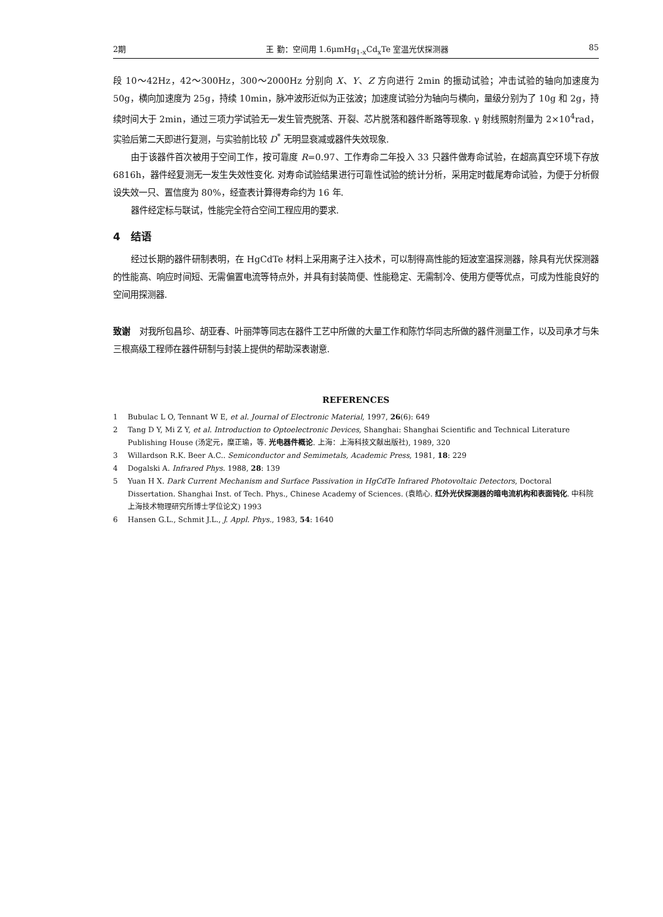2期 王 勤：空间用 1.6μmHg<sub>1-x</sub>Cd<sub>x</sub>Te 室温光伏探测器 85
段 10～42Hz，42～300Hz，300～2000Hz 分别向 X、Y、Z 方向进行 2min 的振动试验；冲击试验的轴向加速度为 50g，横向加速度为 25g，持续 10min，脉冲波形近似为正弦波；加速度试验分为轴向与横向，量级分别为了 10g 和 2g，持续时间大于 2min，通过三项力学试验无一发生管壳脱落、开裂、芯片脱落和器件断路等现象. γ 射线照射剂量为 2×10<sup>4</sup>rad，实验后第二天即进行复测，与实验前比较 D<sup>*</sup> 无明显衰减或器件失效现象.
由于该器件首次被用于空间工作，按可靠度 R=0.97、工作寿命二年投入 33 只器件做寿命试验，在超高真空环境下存放 6816h，器件经复测无一发生失效性变化. 对寿命试验结果进行可靠性试验的统计分析，采用定时截尾寿命试验，为便于分析假设失效一只、置信度为 80%，经查表计算得寿命约为 16 年.
器件经定标与联试，性能完全符合空间工程应用的要求.
4　结语
经过长期的器件研制表明，在 HgCdTe 材料上采用离子注入技术，可以制得高性能的短波室温探测器，除具有光伏探测器的性能高、响应时间短、无需偏置电流等特点外，并具有封装简便、性能稳定、无需制冷、使用方便等优点，可成为性能良好的空间用探测器.
致谢　对我所包昌珍、胡亚春、叶丽萍等同志在器件工艺中所做的大量工作和陈竹华同志所做的器件测量工作，以及司承才与朱三根高级工程师在器件研制与封装上提供的帮助深表谢意.
REFERENCES
1 Bubulac L O, Tennant W E, et al. Journal of Electronic Material, 1997, 26(6): 649
2 Tang D Y, Mi Z Y, et al. Introduction to Optoelectronic Devices, Shanghai: Shanghai Scientific and Technical Literature Publishing House (汤定元，糜正瑜，等. 光电器件概论. 上海：上海科技文献出版社), 1989, 320
3 Willardson R.K. Beer A.C.. Semiconductor and Semimetals, Academic Press, 1981, 18: 229
4 Dogalski A. Infrared Phys. 1988, 28: 139
5 Yuan H X. Dark Current Mechanism and Surface Passivation in HgCdTe Infrared Photovoltaic Detectors, Doctoral Dissertation. Shanghai Inst. of Tech. Phys., Chinese Academy of Sciences. (袁皓心. 红外光伏探测器的暗电流机构和表面钝化. 中科院上海技术物理研究所博士学位论文) 1993
6 Hansen G.L., Schmit J.L., J. Appl. Phys., 1983, 54: 1640